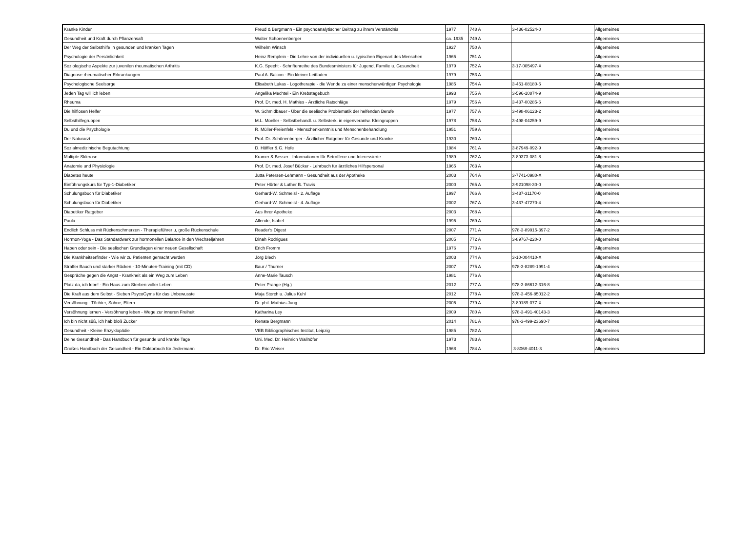| Kranke Kinder | Freud & Bergmann - Ein psychoanalytischer Beitrag zu ihrem Verständnis | 1977 | 748 A | 3-436-02524-0 | Allgemeines |
| Gesundheit und Kraft durch Pflanzensaft | Walter Schoenenberger | ca. 1935 | 749 A | | Allgemeines |
| Der Weg der Selbsthilfe in gesunden und kranken Tagen | Wilhelm Winsch | 1927 | 750 A | | Allgemeines |
| Psychologie der Persönlichkeit | Heinz Remplein - Die Lehre von der individuellen u. typischen Eigenart des Menschen | 1965 | 751 A | | Allgemeines |
| Soziologische Aspekte zur juvenilen rheumatischen Arthritis | K.G. Specht - Schriftenreihe des Bundesministers für Jugend, Familie u. Gesundheit | 1979 | 752 A | 3-17-005497-X | Allgemeines |
| Diagnose rheumatischer Erkrankungen | Paul A. Balcon - Ein kleiner Leitfaden | 1979 | 753 A | | Allgemeines |
| Psychologische Seelsorge | Elisabeth Lukas - Logotherapie - die Wende zu einer menschenwürdigen Psychologie | 1985 | 754 A | 3-451-08180-6 | Allgemeines |
| Jeden Tag will ich leben | Angelika Mechtel - Ein Krebstagebuch | 1993 | 755 A | 3-596-10874-9 | Allgemeines |
| Rheuma | Prof. Dr. med. H. Mathies - Ärztliche Ratschläge | 1979 | 756 A | 3-437-00285-6 | Allgemeines |
| Die hilflosen Helfer | W. Schmidbauer - Über die seelische Problematik der helfenden Berufe | 1977 | 757 A | 3-498-06123-2 | Allgemeines |
| Selbsthilfegruppen | M.L. Moeller - Selbstbehandl. u. Selbsterk. in eigenverantw. Kleingruppen | 1978 | 758 A | 3-498-04259-9 | Allgemeines |
| Du und die Psychologie | R. Müller-Freienfels - Menschenkenntnis und Menschenbehandlung | 1951 | 759 A | | Allgemeines |
| Der Naturarzt | Prof. Dr. Schönenberger - Ärztlicher Ratgeber für Gesunde und Kranke | 1930 | 760 A | | Allgemeines |
| Sozialmedizinische Begutachtung | D. Höffler & G. Hofe | 1984 | 761 A | 3-87949-092-9 | Allgemeines |
| Multiple Sklerose | Kramer & Besser - Informationen für Betroffene und Interessierte | 1989 | 762 A | 3-89373-081-8 | Allgemeines |
| Anatomie und Physiologie | Prof. Dr. med. Josef Bücker - Lehrbuch für ärztliches Hilfspersonal | 1965 | 763 A | | Allgemeines |
| Diabetes heute | Jutta Petersen-Lehmann - Gesundheit aus der Apotheke | 2003 | 764 A | 3-7741-0980-X | Allgemeines |
| Einführungskurs für Typ-1-Diabetiker | Peter Hürter & Luther B. Travis | 2000 | 765 A | 3-921098-30-0 | Allgemeines |
| Schulungsbuch für Diabetiker | Gerhard-W. Schmeisl - 2. Auflage | 1997 | 766 A | 3-437-31170-0 | Allgemeines |
| Schulungsbuch für Diabetiker | Gerhard-W. Schmeisl - 4. Auflage | 2002 | 767 A | 3-437-47270-4 | Allgemeines |
| Diabetiker Ratgeber | Aus Ihrer Apotheke | 2003 | 768 A | | Allgemeines |
| Paula | Allende, Isabel | 1995 | 769 A | | Allgemeines |
| Endlich Schluss mit Rückenschmerzen - Therapieführer u, große Rückenschule | Reader's Digest | 2007 | 771 A | 978-3-89915-397-2 | Allgemeines |
| Hormon-Yoga - Das Standardwerk zur hormonellen Balance in den Wechseljahren | Dinah Rodrigues | 2005 | 772 A | 3-89767-220-0 | Allgemeines |
| Haben oder sein - Die seelischen Grundlagen einer neuen Gesellschaft | Erich Fromm | 1976 | 773 A | | Allgemeines |
| Die Krankheitserfinder - Wie wir zu Patienten gemacht werden | Jörg Blech | 2003 | 774 A | 3-10-004410-X | Allgemeines |
| Straffer Bauch und starker Rücken - 10-Minuten-Training (mit CD) | Baur / Thurner | 2007 | 775 A | 978-3-8289-1991-4 | Allgemeines |
| Gespräche gegen die Angst - Krankheit als ein Weg zum Leben | Anne-Marie Tausch | 1981 | 776 A | | Allgemeines |
| Platz da, ich lebe! - Ein Haus zum Sterben voller Leben | Peter Prange (Hg.) | 2012 | 777 A | 978-3-86612-316-8 | Allgemeines |
| Die Kraft aus dem Selbst - Sieben PsycoGyms für das Unbewusste | Maja Storch u. Julius Kuhl | 2012 | 778 A | 978-3-456-85012-2 | Allgemeines |
| Versöhnung - Töchter, Söhne, Eltern | Dr. phil. Mathias Jung | 2005 | 779 A | 3-89189-077-X | Allgemeines |
| Versöhnung lernen - Versöhnung leben - Wege zur inneren Freiheit | Katharina Ley | 2009 | 780 A | 978-3-491-40143-3 | Allgemeines |
| Ich bin nicht süß, ich hab bloß Zucker | Renate Bergmann | 2014 | 781 A | 978-3-499-23690-7 | Allgemeines |
| Gesundheit - Kleine Enzyklopädie | VEB Bibliographisches Institut, Leipzig | 1985 | 782 A | | Allgemeines |
| Deine Gesundheit - Das Handbuch für gesunde und kranke Tage | Uni. Med. Dr. Heinrich Wallnöfer | 1973 | 783 A | | Allgemeines |
| Großes Handbuch der Gesundheit - Ein Doktorbuch für Jedermann | Dr. Eric Weiser | 1968 | 784 A | 3-8068-4011-3 | Allgemeines |